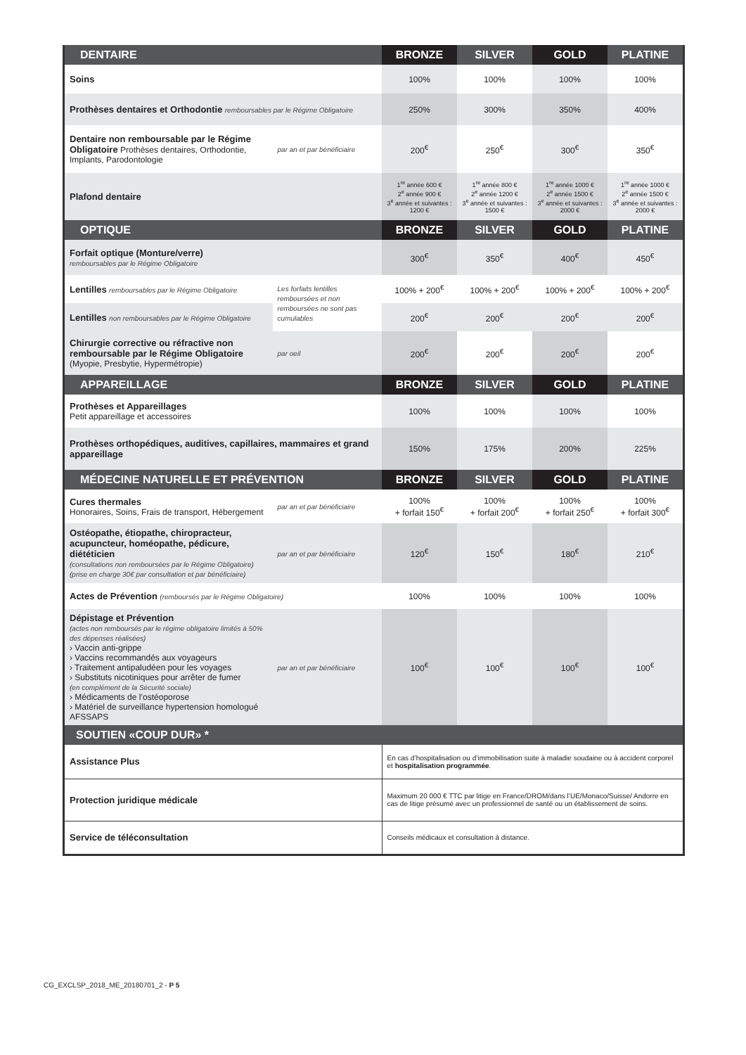| DENTAIRE | | BRONZE | SILVER | GOLD | PLATINE |
| --- | --- | --- | --- | --- | --- |
| Soins | | 100% | 100% | 100% | 100% |
| Prothèses dentaires et Orthodontie remboursables par le Régime Obligatoire | | 250% | 300% | 350% | 400% |
| Dentaire non remboursable par le Régime Obligatoire Prothèses dentaires, Orthodontie, Implants, Parodontologie | par an et par bénéficiaire | 200<sup>€</sup> | 250<sup>€</sup> | 300<sup>€</sup> | 350<sup>€</sup> |
| Plafond dentaire | | 1<sup>re</sup> année 600 € 2<sup>e</sup> année 900 € 3<sup>e</sup> année et suivantes : 1200 € | 1<sup>re</sup> année 800 € 2<sup>e</sup> année 1200 € 3<sup>e</sup> année et suivantes : 1500 € | 1<sup>re</sup> année 1000 € 2<sup>e</sup> année 1500 € 3<sup>e</sup> année et suivantes : 2000 € | 1<sup>re</sup> année 1000 € 2<sup>e</sup> année 1500 € 3<sup>e</sup> année et suivantes : 2000 € |
| OPTIQUE | | BRONZE | SILVER | GOLD | PLATINE |
| Forfait optique (Monture/verre) remboursables par le Régime Obligatoire | | 300<sup>€</sup> | 350<sup>€</sup> | 400<sup>€</sup> | 450<sup>€</sup> |
| Lentilles remboursables par le Régime Obligatoire | Les forfaits lentilles remboursées et non remboursées ne sont pas cumulables | 100% + 200<sup>€</sup> | 100% + 200<sup>€</sup> | 100% + 200<sup>€</sup> | 100% + 200<sup>€</sup> |
| Lentilles non remboursables par le Régime Obligatoire | | 200<sup>€</sup> | 200<sup>€</sup> | 200<sup>€</sup> | 200<sup>€</sup> |
| Chirurgie corrective ou réfractive non remboursable par le Régime Obligatoire (Myopie, Presbytie, Hypermétropie) | par oeil | 200<sup>€</sup> | 200<sup>€</sup> | 200<sup>€</sup> | 200<sup>€</sup> |
| APPAREILLAGE | | BRONZE | SILVER | GOLD | PLATINE |
| Prothèses et Appareillages Petit appareillage et accessoires | | 100% | 100% | 100% | 100% |
| Prothèses orthopédiques, auditives, capillaires, mammaires et grand appareillage | | 150% | 175% | 200% | 225% |
| MÉDECINE NATURELLE ET PRÉVENTION | | BRONZE | SILVER | GOLD | PLATINE |
| Cures thermales Honoraires, Soins, Frais de transport, Hébergement | par an et par bénéficiaire | 100% + forfait 150<sup>€</sup> | 100% + forfait 200<sup>€</sup> | 100% + forfait 250<sup>€</sup> | 100% + forfait 300<sup>€</sup> |
| Ostéopathe, étiopathe, chiropracteur, acupuncteur, homéopathe, pédicure, diététicien (consultations non remboursées par le Régime Obligatoire) (prise en charge 30€ par consultation et par bénéficiaire) | par an et par bénéficiaire | 120<sup>€</sup> | 150<sup>€</sup> | 180<sup>€</sup> | 210<sup>€</sup> |
| Actes de Prévention (remboursés par le Régime Obligatoire) | | 100% | 100% | 100% | 100% |
| Dépistage et Prévention (actes non remboursés par le régime obligatoire limités à 50% des dépenses réalisées) › Vaccin anti-grippe › Vaccins recommandés aux voyageurs › Traitement antipaludéen pour les voyages › Substituts nicotiniques pour arrêter de fumer (en complément de la Sécurité sociale) › Médicaments de l’ostéoporose › Matériel de surveillance hypertension homologué AFSSAPS | par an et par bénéficiaire | 100<sup>€</sup> | 100<sup>€</sup> | 100<sup>€</sup> | 100<sup>€</sup> |
| SOUTIEN «COUP DUR» * | | | | | |
| Assistance Plus | | En cas d’hospitalisation ou d’immobilisation suite à maladie soudaine ou à accident corporel et hospitalisation programmée . | | | |
| Protection juridique médicale | | Maximum 20 000 € TTC par litige en France/DROM/dans l’UE/Monaco/Suisse/ Andorre en cas de litige présumé avec un professionnel de santé ou un établissement de soins. | | | |
| Service de téléconsultation | | Conseils médicaux et consultation à distance. | | | |
CG_EXCLSP_2018_ME_20180701_2 - P 5